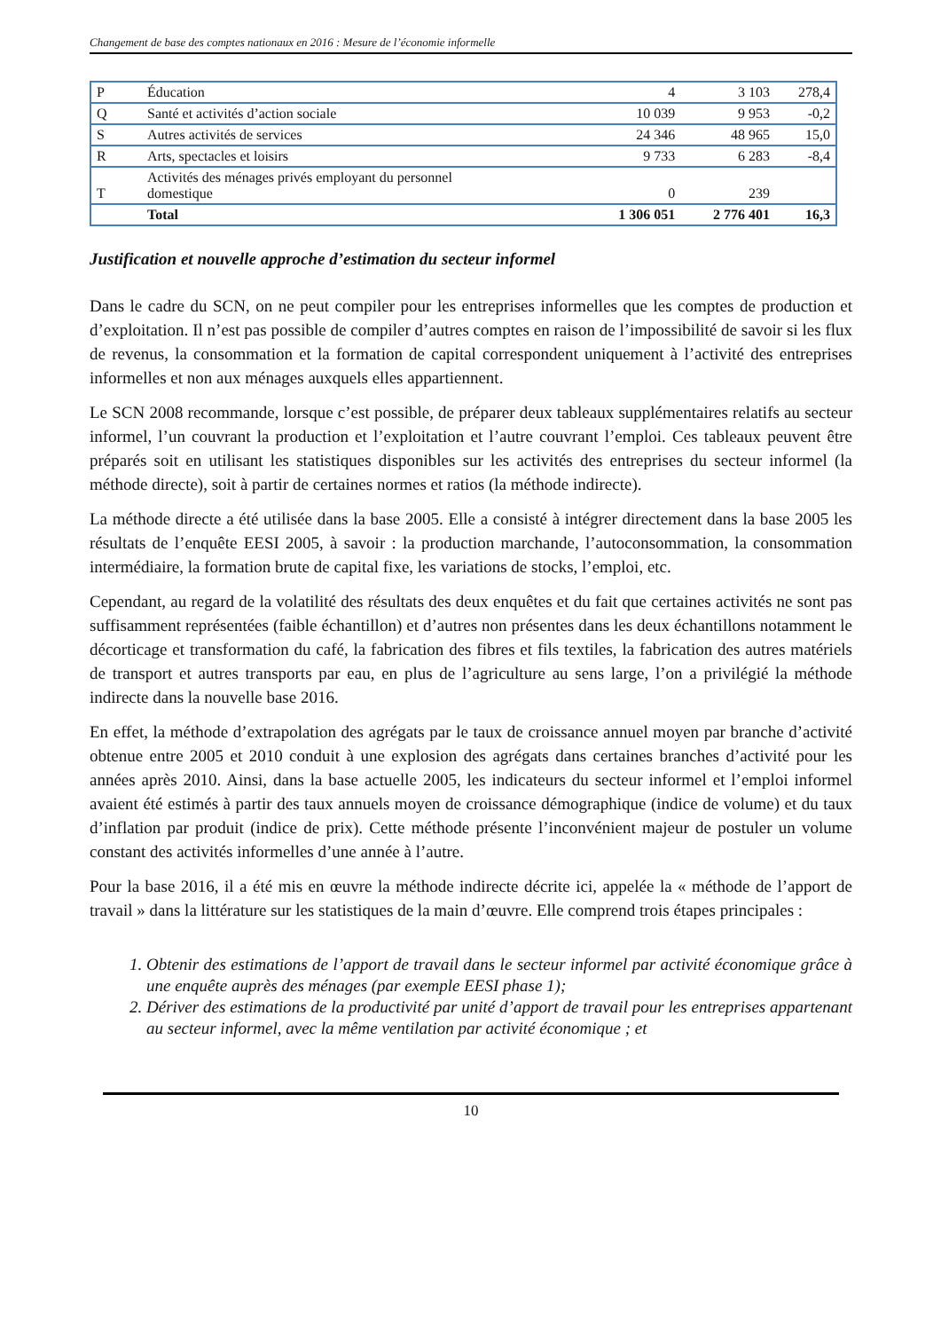Changement de base des comptes nationaux en 2016 : Mesure de l’économie informelle
| P | Éducation | 4 | 3 103 | 278,4 |
| Q | Santé et activités d’action sociale | 10 039 | 9 953 | -0,2 |
| S | Autres activités de services | 24 346 | 48 965 | 15,0 |
| R | Arts, spectacles et loisirs | 9 733 | 6 283 | -8,4 |
| T | Activités des ménages privés employant du personnel domestique | 0 | 239 | |
| | Total | 1 306 051 | 2 776 401 | 16,3 |
Justification et nouvelle approche d’estimation du secteur informel
Dans le cadre du SCN, on ne peut compiler pour les entreprises informelles que les comptes de production et d’exploitation. Il n’est pas possible de compiler d’autres comptes en raison de l’impossibilité de savoir si les flux de revenus, la consommation et la formation de capital correspondent uniquement à l’activité des entreprises informelles et non aux ménages auxquels elles appartiennent.
Le SCN 2008 recommande, lorsque c’est possible, de préparer deux tableaux supplémentaires relatifs au secteur informel, l’un couvrant la production et l’exploitation et l’autre couvrant l’emploi. Ces tableaux peuvent être préparés soit en utilisant les statistiques disponibles sur les activités des entreprises du secteur informel (la méthode directe), soit à partir de certaines normes et ratios (la méthode indirecte).
La méthode directe a été utilisée dans la base 2005. Elle a consisté à intégrer directement dans la base 2005 les résultats de l’enquête EESI 2005, à savoir : la production marchande, l’autoconsommation, la consommation intermédiaire, la formation brute de capital fixe, les variations de stocks, l’emploi, etc.
Cependant, au regard de la volatilité des résultats des deux enquêtes et du fait que certaines activités ne sont pas suffisamment représentées (faible échantillon) et d’autres non présentes dans les deux échantillons notamment le décorticage et transformation du café, la fabrication des fibres et fils textiles, la fabrication des autres matériels de transport et autres transports par eau, en plus de l’agriculture au sens large, l’on a privilégié la méthode indirecte dans la nouvelle base 2016.
En effet, la méthode d’extrapolation des agrégats par le taux de croissance annuel moyen par branche d’activité obtenue entre 2005 et 2010 conduit à une explosion des agrégats dans certaines branches d’activité pour les années après 2010. Ainsi, dans la base actuelle 2005, les indicateurs du secteur informel et l’emploi informel avaient été estimés à partir des taux annuels moyen de croissance démographique (indice de volume) et du taux d’inflation par produit (indice de prix). Cette méthode présente l’inconvénient majeur de postuler un volume constant des activités informelles d’une année à l’autre.
Pour la base 2016, il a été mis en œuvre la méthode indirecte décrite ici, appelée la « méthode de l’apport de travail » dans la littérature sur les statistiques de la main d’œuvre. Elle comprend trois étapes principales :
1. Obtenir des estimations de l’apport de travail dans le secteur informel par activité économique grâce à une enquête auprès des ménages (par exemple EESI phase 1);
2. Dériver des estimations de la productivité par unité d’apport de travail pour les entreprises appartenant au secteur informel, avec la même ventilation par activité économique ; et
10